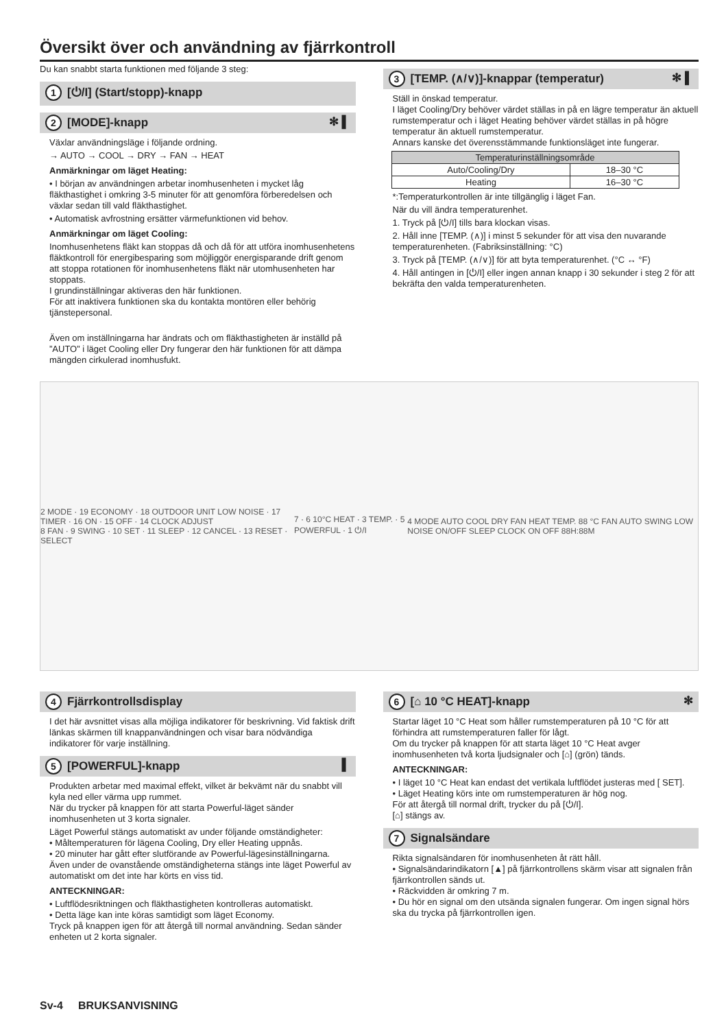Översikt över och användning av fjärrkontroll
Du kan snabbt starta funktionen med följande 3 steg:
1 [⏻/I] (Start/stopp)-knapp
2 [MODE]-knapp ✻ ▌
Växlar användningsläge i följande ordning.
→ AUTO → COOL → DRY → FAN → HEAT
Anmärkningar om läget Heating:
• I början av användningen arbetar inomhusenheten i mycket låg fläkthastighet i omkring 3-5 minuter för att genomföra förberedelsen och växlar sedan till vald fläkthastighet.
• Automatisk avfrostning ersätter värmefunktionen vid behov.
Anmärkningar om läget Cooling:
Inomhusenhetens fläkt kan stoppas då och då för att utföra inomhusenhetens fläktkontroll för energibesparing som möjliggör energisparande drift genom att stoppa rotationen för inomhusenhetens fläkt när utomhusenheten har stoppats.
I grundinställningar aktiveras den här funktionen.
För att inaktivera funktionen ska du kontakta montören eller behörig tjänstepersonal.
Även om inställningarna har ändrats och om fläkthastigheten är inställd på ”AUTO” i läget Cooling eller Dry fungerar den här funktionen för att dämpa mängden cirkulerad inomhusfukt.
3 [TEMP. (∧/∨)]-knappar (temperatur) ✻ ▌
Ställ in önskad temperatur.
I läget Cooling/Dry behöver värdet ställas in på en lägre temperatur än aktuell rumstemperatur och i läget Heating behöver värdet ställas in på högre temperatur än aktuell rumstemperatur.
Annars kanske det överensstämmande funktionsläget inte fungerar.
| Temperaturinställningsområde | |
| --- | --- |
| Auto/Cooling/Dry | 18–30 °C |
| Heating | 16–30 °C |
*:Temperaturkontrollen är inte tillgänglig i läget Fan.
När du vill ändra temperaturenhet.
1. Tryck på [⏻/I] tills bara klockan visas.
2. Håll inne [TEMP. (∧)] i minst 5 sekunder för att visa den nuvarande temperaturenheten. (Fabriksinställning: °C)
3. Tryck på [TEMP. (∧/∨)] för att byta temperaturenhet. (°C ↔ °F)
4. Håll antingen in [⏻/I] eller ingen annan knapp i 30 sekunder i steg 2 för att bekräfta den valda temperaturenheten.
2 MODE · 19 ECONOMY · 18 OUTDOOR UNIT LOW NOISE · 17 TIMER · 16 ON · 15 OFF · 14 CLOCK ADJUST
8 FAN · 9 SWING · 10 SET · 11 SLEEP · 12 CANCEL · 13 RESET · SELECT
7 · 6 10°C HEAT · 3 TEMP. · 5 POWERFUL · 1 ⏻/I
4 MODE AUTO COOL DRY FAN HEAT TEMP. 88 °C FAN AUTO SWING LOW NOISE ON/OFF SLEEP CLOCK ON OFF 88H:88M
4 Fjärrkontrollsdisplay
I det här avsnittet visas alla möjliga indikatorer för beskrivning. Vid faktisk drift länkas skärmen till knappanvändningen och visar bara nödvändiga indikatorer för varje inställning.
5 [POWERFUL]-knapp ▌
Produkten arbetar med maximal effekt, vilket är bekvämt när du snabbt vill kyla ned eller värma upp rummet.
När du trycker på knappen för att starta Powerful-läget sänder inomhusenheten ut 3 korta signaler.
Läget Powerful stängs automatiskt av under följande omständigheter:
• Måltemperaturen för lägena Cooling, Dry eller Heating uppnås.
• 20 minuter har gått efter slutförande av Powerful-lägesinställningarna.
Även under de ovanstående omständigheterna stängs inte läget Powerful av automatiskt om det inte har körts en viss tid.
ANTECKNINGAR:
• Luftflödesriktningen och fläkthastigheten kontrolleras automatiskt.
• Detta läge kan inte köras samtidigt som läget Economy.
Tryck på knappen igen för att återgå till normal användning. Sedan sänder enheten ut 2 korta signaler.
6 [⌂ 10 °C HEAT]-knapp ✻
Startar läget 10 °C Heat som håller rumstemperaturen på 10 °C för att förhindra att rumstemperaturen faller för lågt.
Om du trycker på knappen för att starta läget 10 °C Heat avger inomhusenheten två korta ljudsignaler och [⌂] (grön) tänds.
ANTECKNINGAR:
• I läget 10 °C Heat kan endast det vertikala luftflödet justeras med [ SET].
• Läget Heating körs inte om rumstemperaturen är hög nog.
För att återgå till normal drift, trycker du på [⏻/I].
[⌂] stängs av.
7 Signalsändare
Rikta signalsändaren för inomhusenheten åt rätt håll.
• Signalsändarindikatorn [▲] på fjärrkontrollens skärm visar att signalen från fjärrkontrollen sänds ut.
• Räckvidden är omkring 7 m.
• Du hör en signal om den utsända signalen fungerar. Om ingen signal hörs ska du trycka på fjärrkontrollen igen.
Sv-4 BRUKSANVISNING